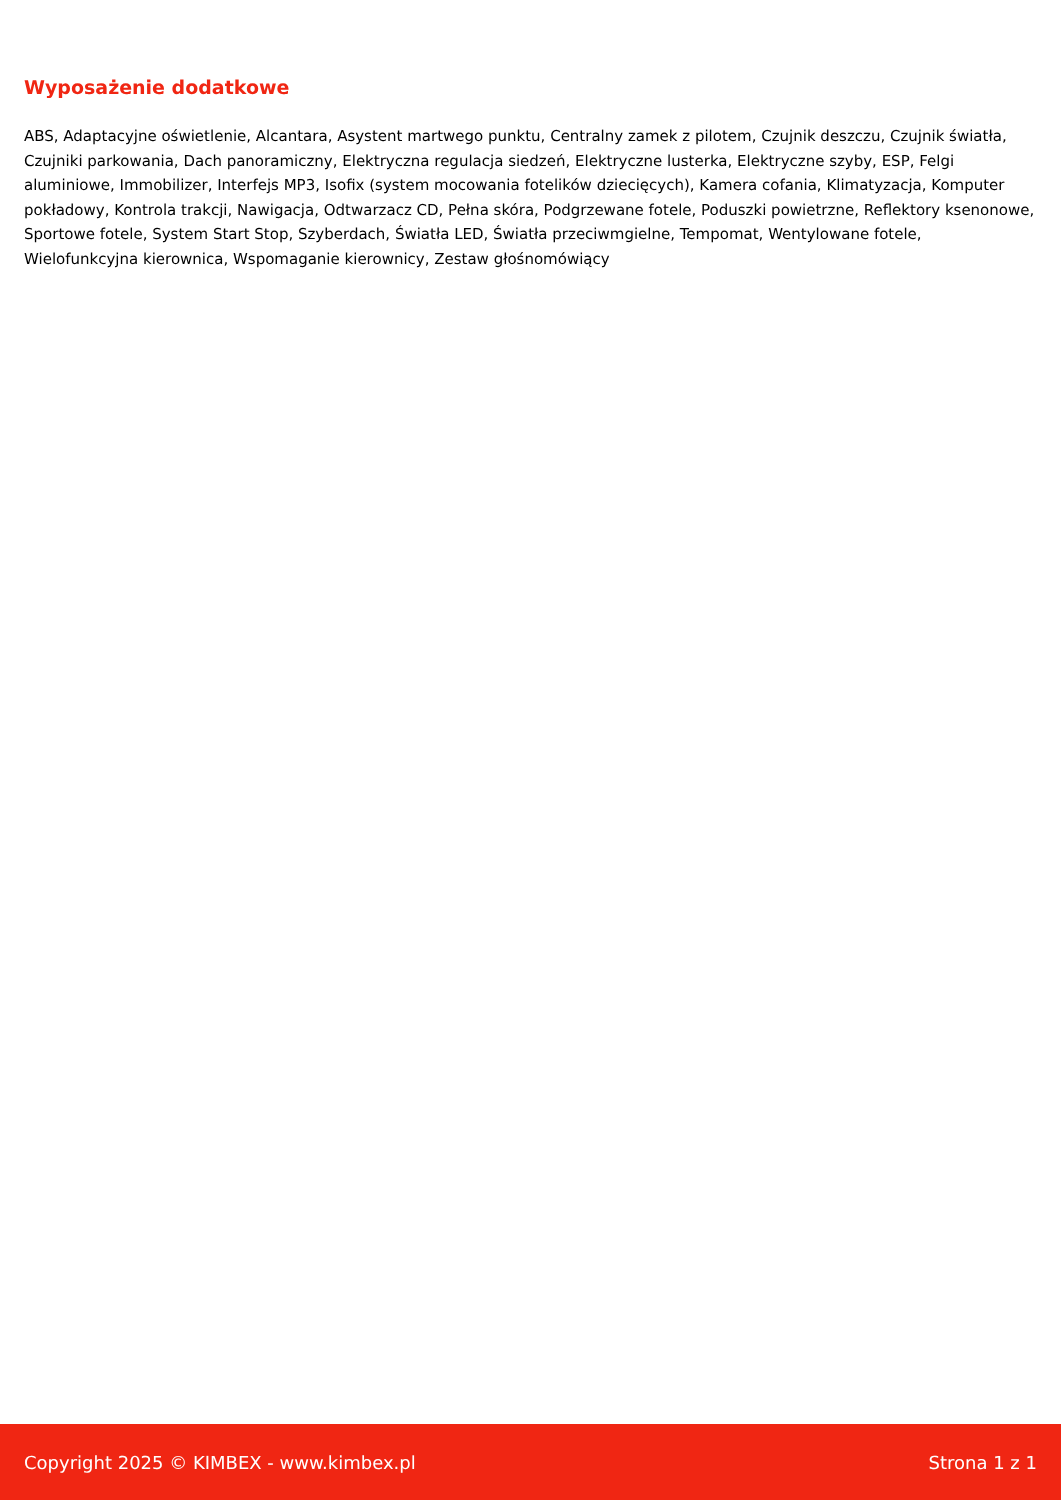Wyposażenie dodatkowe
ABS, Adaptacyjne oświetlenie, Alcantara, Asystent martwego punktu, Centralny zamek z pilotem, Czujnik deszczu, Czujnik światła, Czujniki parkowania, Dach panoramiczny, Elektryczna regulacja siedzeń, Elektryczne lusterka, Elektryczne szyby, ESP, Felgi aluminiowe, Immobilizer, Interfejs MP3, Isofix (system mocowania fotelików dziecięcych), Kamera cofania, Klimatyzacja, Komputer pokładowy, Kontrola trakcji, Nawigacja, Odtwarzacz CD, Pełna skóra, Podgrzewane fotele, Poduszki powietrzne, Reflektory ksenonowe, Sportowe fotele, System Start Stop, Szyberdach, Światła LED, Światła przeciwmgielne, Tempomat, Wentylowane fotele, Wielofunkcyjna kierownica, Wspomaganie kierownicy, Zestaw głośnomówiący
Copyright 2025 © KIMBEX - www.kimbex.pl Strona 1 z 1